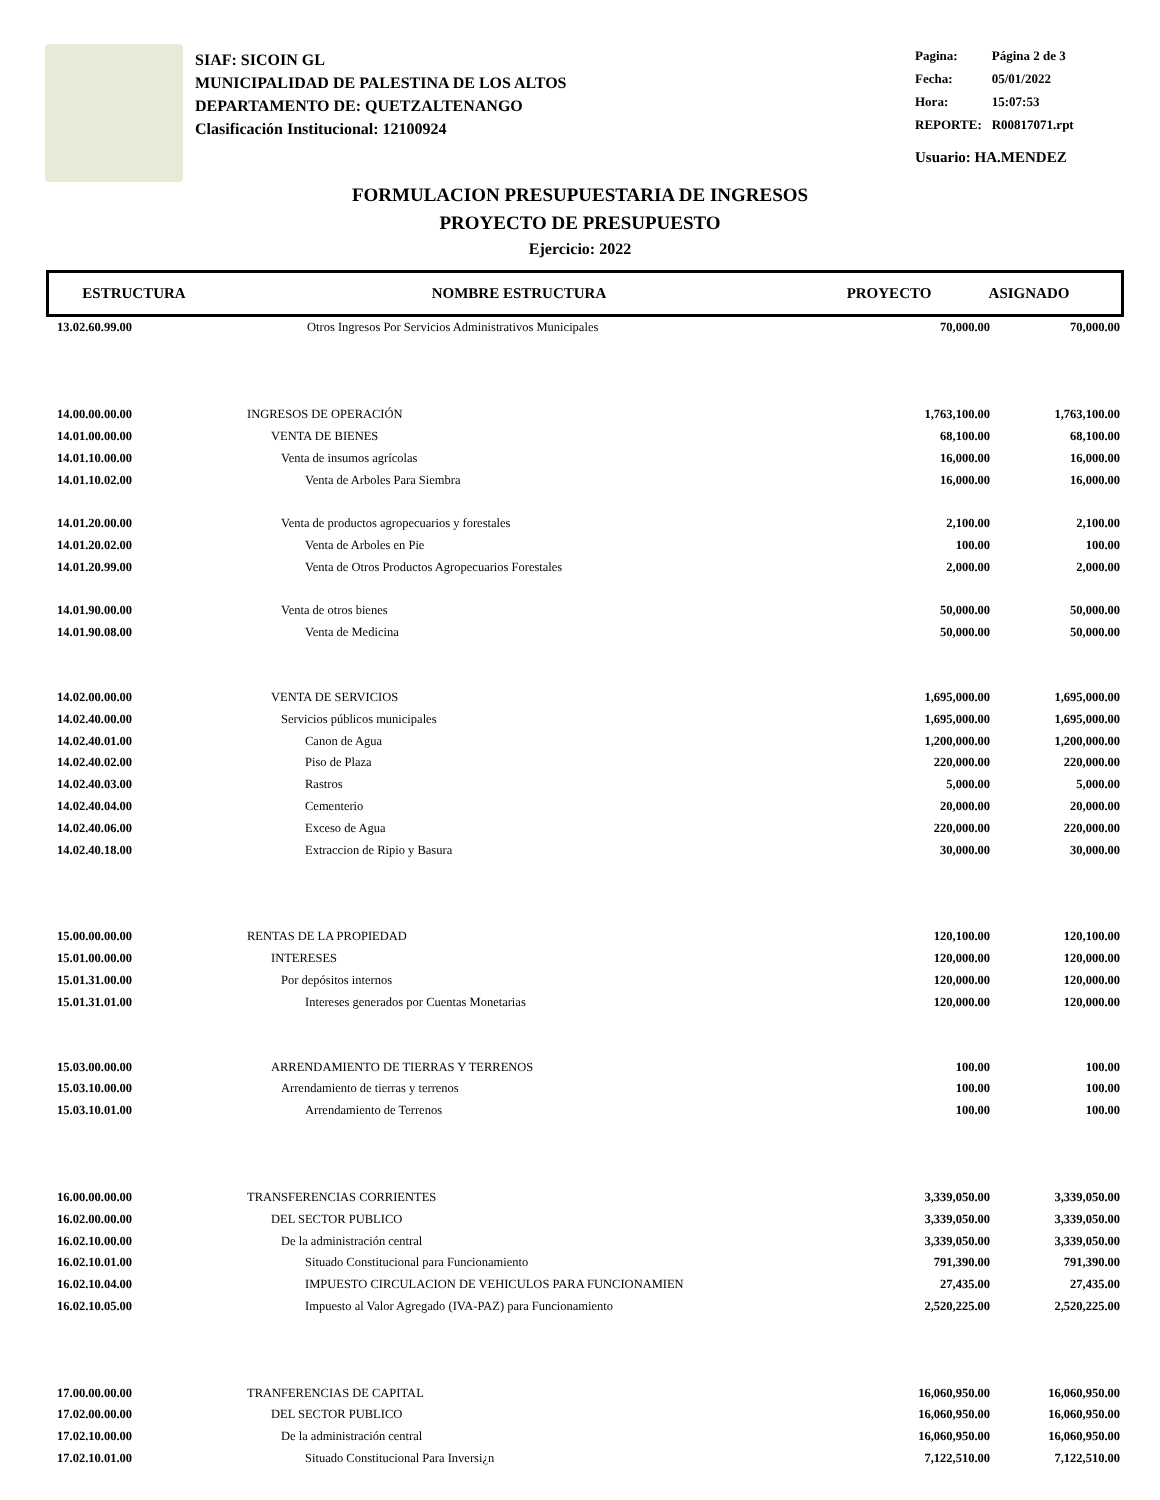SIAF: SICOIN GL
MUNICIPALIDAD DE PALESTINA DE LOS ALTOS
DEPARTAMENTO DE: QUETZALTENANGO
Clasificación Institucional: 12100924
| Pagina: | Página 2 de 3 |
| Fecha: | 05/01/2022 |
| Hora: | 15:07:53 |
| REPORTE: | R00817071.rpt |
Usuario: HA.MENDEZ
FORMULACION PRESUPUESTARIA DE INGRESOS
PROYECTO DE PRESUPUESTO
Ejercicio: 2022
ESTRUCTURA NOMBRE ESTRUCTURA PROYECTO ASIGNADO
| 13.02.60.99.00 | Otros Ingresos Por Servicios Administrativos Municipales | 70,000.00 | 70,000.00 |
| 14.00.00.00.00 | INGRESOS DE OPERACIÓN | 1,763,100.00 | 1,763,100.00 |
| 14.01.00.00.00 | VENTA DE BIENES | 68,100.00 | 68,100.00 |
| 14.01.10.00.00 | Venta de insumos agrícolas | 16,000.00 | 16,000.00 |
| 14.01.10.02.00 | Venta de Arboles Para Siembra | 16,000.00 | 16,000.00 |
| 14.01.20.00.00 | Venta de productos agropecuarios y forestales | 2,100.00 | 2,100.00 |
| 14.01.20.02.00 | Venta de Arboles en Pie | 100.00 | 100.00 |
| 14.01.20.99.00 | Venta de Otros Productos Agropecuarios Forestales | 2,000.00 | 2,000.00 |
| 14.01.90.00.00 | Venta de otros bienes | 50,000.00 | 50,000.00 |
| 14.01.90.08.00 | Venta de Medicina | 50,000.00 | 50,000.00 |
| 14.02.00.00.00 | VENTA DE SERVICIOS | 1,695,000.00 | 1,695,000.00 |
| 14.02.40.00.00 | Servicios públicos municipales | 1,695,000.00 | 1,695,000.00 |
| 14.02.40.01.00 | Canon de Agua | 1,200,000.00 | 1,200,000.00 |
| 14.02.40.02.00 | Piso de Plaza | 220,000.00 | 220,000.00 |
| 14.02.40.03.00 | Rastros | 5,000.00 | 5,000.00 |
| 14.02.40.04.00 | Cementerio | 20,000.00 | 20,000.00 |
| 14.02.40.06.00 | Exceso de Agua | 220,000.00 | 220,000.00 |
| 14.02.40.18.00 | Extraccion de Ripio y Basura | 30,000.00 | 30,000.00 |
| 15.00.00.00.00 | RENTAS DE LA PROPIEDAD | 120,100.00 | 120,100.00 |
| 15.01.00.00.00 | INTERESES | 120,000.00 | 120,000.00 |
| 15.01.31.00.00 | Por depósitos internos | 120,000.00 | 120,000.00 |
| 15.01.31.01.00 | Intereses generados por Cuentas Monetarias | 120,000.00 | 120,000.00 |
| 15.03.00.00.00 | ARRENDAMIENTO DE TIERRAS Y TERRENOS | 100.00 | 100.00 |
| 15.03.10.00.00 | Arrendamiento de tierras y terrenos | 100.00 | 100.00 |
| 15.03.10.01.00 | Arrendamiento de Terrenos | 100.00 | 100.00 |
| 16.00.00.00.00 | TRANSFERENCIAS CORRIENTES | 3,339,050.00 | 3,339,050.00 |
| 16.02.00.00.00 | DEL SECTOR PUBLICO | 3,339,050.00 | 3,339,050.00 |
| 16.02.10.00.00 | De la administración central | 3,339,050.00 | 3,339,050.00 |
| 16.02.10.01.00 | Situado Constitucional para Funcionamiento | 791,390.00 | 791,390.00 |
| 16.02.10.04.00 | IMPUESTO CIRCULACION DE VEHICULOS PARA FUNCIONAMIEN | 27,435.00 | 27,435.00 |
| 16.02.10.05.00 | Impuesto al Valor Agregado (IVA-PAZ) para Funcionamiento | 2,520,225.00 | 2,520,225.00 |
| 17.00.00.00.00 | TRANFERENCIAS DE CAPITAL | 16,060,950.00 | 16,060,950.00 |
| 17.02.00.00.00 | DEL SECTOR PUBLICO | 16,060,950.00 | 16,060,950.00 |
| 17.02.10.00.00 | De la administración central | 16,060,950.00 | 16,060,950.00 |
| 17.02.10.01.00 | Situado Constitucional Para Inversi¿n | 7,122,510.00 | 7,122,510.00 |